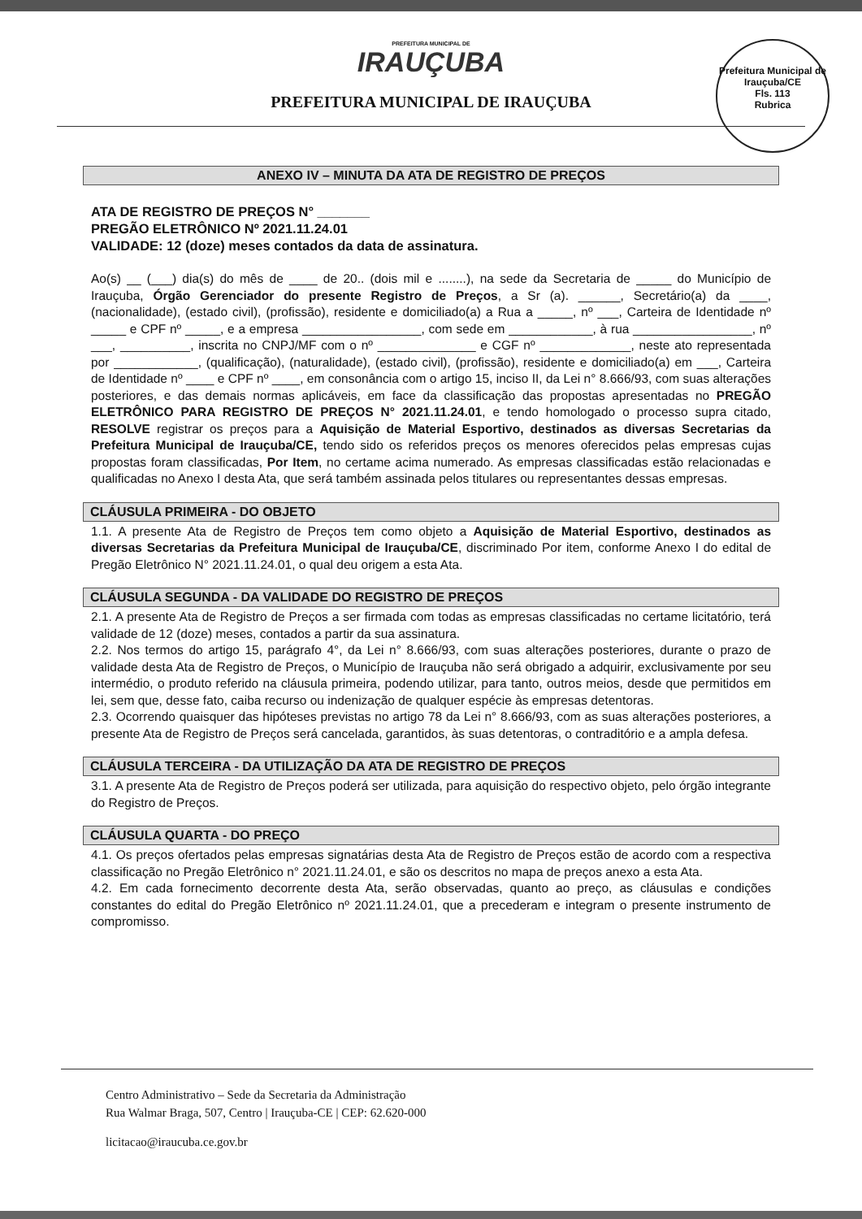PREFEITURA MUNICIPAL DE
IRAUÇUBA
PREFEITURA MUNICIPAL DE IRAUÇUBA
Prefeitura Municipal de Irauçuba/CE
Fls. 113
Rubrica
ANEXO IV – MINUTA DA ATA DE REGISTRO DE PREÇOS
ATA DE REGISTRO DE PREÇOS N° _______
PREGÃO ELETRÔNICO Nº 2021.11.24.01
VALIDADE: 12 (doze) meses contados da data de assinatura.
Ao(s) __ (___) dia(s) do mês de ____ de 20.. (dois mil e ........), na sede da Secretaria de _____ do Município de Irauçuba, Órgão Gerenciador do presente Registro de Preços, a Sr (a). ______, Secretário(a) da ____, (nacionalidade), (estado civil), (profissão), residente e domiciliado(a) a Rua a _____, nº ___, Carteira de Identidade nº _____ e CPF nº _____, e a empresa _________________, com sede em ____________, à rua _________________, nº ___, __________, inscrita no CNPJ/MF com o nº ______________ e CGF nº _____________, neste ato representada por ____________, (qualificação), (naturalidade), (estado civil), (profissão), residente e domiciliado(a) em ___, Carteira de Identidade nº ____ e CPF nº ____, em consonância com o artigo 15, inciso II, da Lei n° 8.666/93, com suas alterações posteriores, e das demais normas aplicáveis, em face da classificação das propostas apresentadas no PREGÃO ELETRÔNICO PARA REGISTRO DE PREÇOS N° 2021.11.24.01, e tendo homologado o processo supra citado, RESOLVE registrar os preços para a Aquisição de Material Esportivo, destinados as diversas Secretarias da Prefeitura Municipal de Irauçuba/CE, tendo sido os referidos preços os menores oferecidos pelas empresas cujas propostas foram classificadas, Por Item, no certame acima numerado. As empresas classificadas estão relacionadas e qualificadas no Anexo I desta Ata, que será também assinada pelos titulares ou representantes dessas empresas.
CLÁUSULA PRIMEIRA - DO OBJETO
1.1. A presente Ata de Registro de Preços tem como objeto a Aquisição de Material Esportivo, destinados as diversas Secretarias da Prefeitura Municipal de Irauçuba/CE, discriminado Por item, conforme Anexo I do edital de Pregão Eletrônico N° 2021.11.24.01, o qual deu origem a esta Ata.
CLÁUSULA SEGUNDA - DA VALIDADE DO REGISTRO DE PREÇOS
2.1. A presente Ata de Registro de Preços a ser firmada com todas as empresas classificadas no certame licitatório, terá validade de 12 (doze) meses, contados a partir da sua assinatura.
2.2. Nos termos do artigo 15, parágrafo 4°, da Lei n° 8.666/93, com suas alterações posteriores, durante o prazo de validade desta Ata de Registro de Preços, o Município de Irauçuba não será obrigado a adquirir, exclusivamente por seu intermédio, o produto referido na cláusula primeira, podendo utilizar, para tanto, outros meios, desde que permitidos em lei, sem que, desse fato, caiba recurso ou indenização de qualquer espécie às empresas detentoras.
2.3. Ocorrendo quaisquer das hipóteses previstas no artigo 78 da Lei n° 8.666/93, com as suas alterações posteriores, a presente Ata de Registro de Preços será cancelada, garantidos, às suas detentoras, o contraditório e a ampla defesa.
CLÁUSULA TERCEIRA - DA UTILIZAÇÃO DA ATA DE REGISTRO DE PREÇOS
3.1. A presente Ata de Registro de Preços poderá ser utilizada, para aquisição do respectivo objeto, pelo órgão integrante do Registro de Preços.
CLÁUSULA QUARTA - DO PREÇO
4.1. Os preços ofertados pelas empresas signatárias desta Ata de Registro de Preços estão de acordo com a respectiva classificação no Pregão Eletrônico n° 2021.11.24.01, e são os descritos no mapa de preços anexo a esta Ata.
4.2. Em cada fornecimento decorrente desta Ata, serão observadas, quanto ao preço, as cláusulas e condições constantes do edital do Pregão Eletrônico nº 2021.11.24.01, que a precederam e integram o presente instrumento de compromisso.
Centro Administrativo – Sede da Secretaria da Administração
Rua Walmar Braga, 507, Centro | Irauçuba-CE | CEP: 62.620-000
licitacao@iraucuba.ce.gov.br